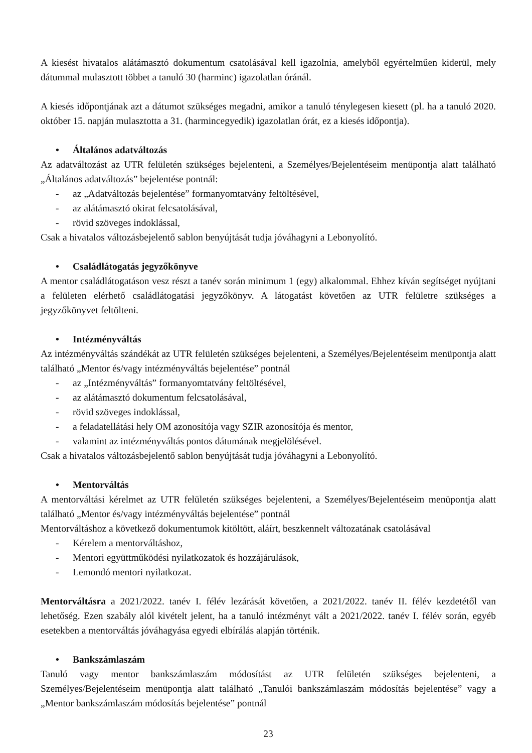A kiesést hivatalos alátámasztó dokumentum csatolásával kell igazolnia, amelyből egyértelműen kiderül, mely dátummal mulasztott többet a tanuló 30 (harminc) igazolatlan óránál.
A kiesés időpontjának azt a dátumot szükséges megadni, amikor a tanuló ténylegesen kiesett (pl. ha a tanuló 2020. október 15. napján mulasztotta a 31. (harmincegyedik) igazolatlan órát, ez a kiesés időpontja).
• Általános adatváltozás
Az adatváltozást az UTR felületén szükséges bejelenteni, a Személyes/Bejelentéseim menüpontja alatt található „Általános adatváltozás” bejelentése pontnál:
- az „Adatváltozás bejelentése” formanyomtatvány feltöltésével,
- az alátámasztó okirat felcsatolásával,
- rövid szöveges indoklással,
Csak a hivatalos változásbejelentő sablon benyújtását tudja jóváhagyni a Lebonyolító.
• Családlátogatás jegyzőkönyve
A mentor családlátogatáson vesz részt a tanév során minimum 1 (egy) alkalommal. Ehhez kíván segítséget nyújtani a felületen elérhető családlátogatási jegyzőkönyv. A látogatást követően az UTR felületre szükséges a jegyzőkönyvet feltölteni.
• Intézményváltás
Az intézményváltás szándékát az UTR felületén szükséges bejelenteni, a Személyes/Bejelentéseim menüpontja alatt található „Mentor és/vagy intézményváltás bejelentése” pontnál
- az „Intézményváltás” formanyomtatvány feltöltésével,
- az alátámasztó dokumentum felcsatolásával,
- rövid szöveges indoklással,
- a feladatellátási hely OM azonosítója vagy SZIR azonosítója és mentor,
- valamint az intézményváltás pontos dátumának megjelölésével.
Csak a hivatalos változásbejelentő sablon benyújtását tudja jóváhagyni a Lebonyolító.
• Mentorváltás
A mentorváltási kérelmet az UTR felületén szükséges bejelenteni, a Személyes/Bejelentéseim menüpontja alatt található „Mentor és/vagy intézményváltás bejelentése” pontnál
Mentorváltáshoz a következő dokumentumok kitöltött, aláírt, beszkennelt változatának csatolásával
- Kérelem a mentorváltáshoz,
- Mentori együttműködési nyilatkozatok és hozzájárulások,
- Lemondó mentori nyilatkozat.
Mentorváltásra a 2021/2022. tanév I. félév lezárását követően, a 2021/2022. tanév II. félév kezdetétől van lehetőség. Ezen szabály alól kivételt jelent, ha a tanuló intézményt vált a 2021/2022. tanév I. félév során, egyéb esetekben a mentorváltás jóváhagyása egyedi elbírálás alapján történik.
• Bankszámlaszám
Tanuló vagy mentor bankszámlaszám módosítást az UTR felületén szükséges bejelenteni, a Személyes/Bejelentéseim menüpontja alatt található „Tanulói bankszámlaszám módosítás bejelentése” vagy a „Mentor bankszámlaszám módosítás bejelentése” pontnál
23